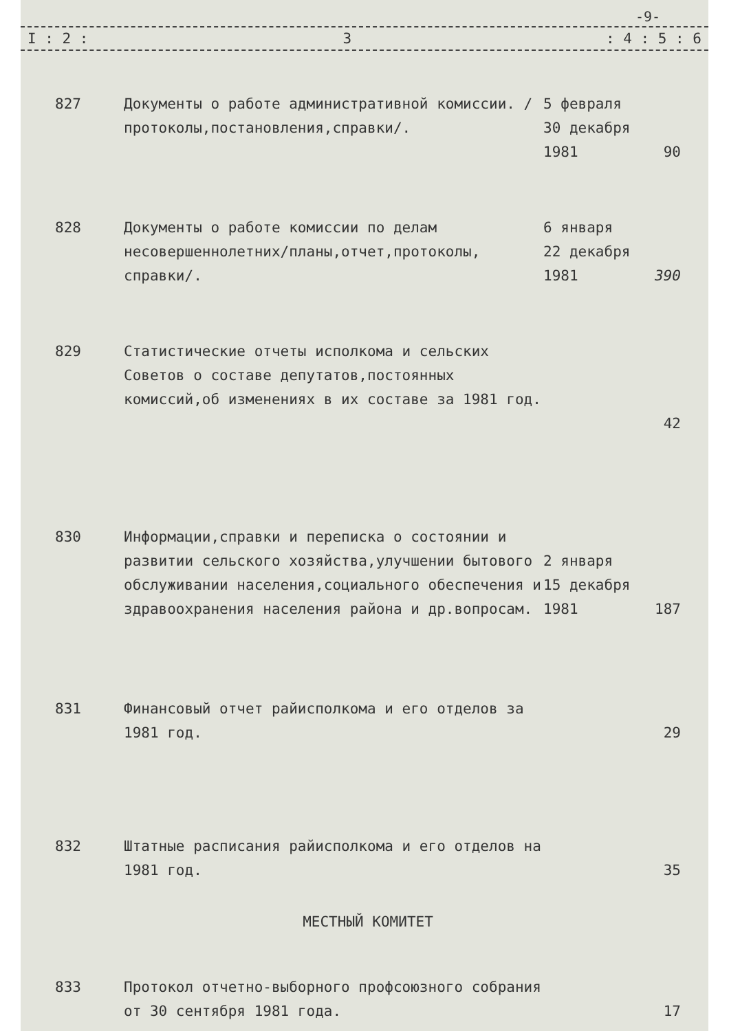-9-
I : 2 : 3: 4 : 5 : 6
| 827 | Документы о работе административной комиссии. /протоколы,постановления,справки/. | 5 февраля 30 декабря 1981 | 90 |
| 828 | Документы о работе комиссии по делам несовершеннолетних/планы,отчет,протоколы, справки/. | 6 января 22 декабря 1981 | 390 |
| 829 | Статистические отчеты исполкома и сельских Советов о составе депутатов,постоянных комиссий,об изменениях в их составе за 1981 год. | | 42 |
| 830 | Информации,справки и переписка о состоянии и развитии сельского хозяйства,улучшении бытового обслуживании населения,социального обеспечения и здравоохранения населения района и др.вопросам. | 2 января 15 декабря 1981 | 187 |
| 831 | Финансовый отчет райисполкома и его отделов за 1981 год. | | 29 |
| 832 | Штатные расписания райисполкома и его отделов на 1981 год. | | 35 |
| МЕСТНЫЙ КОМИТЕТ | | | |
| 833 | Протокол отчетно-выборного профсоюзного собрания от 30 сентября 1981 года. | | 17 |